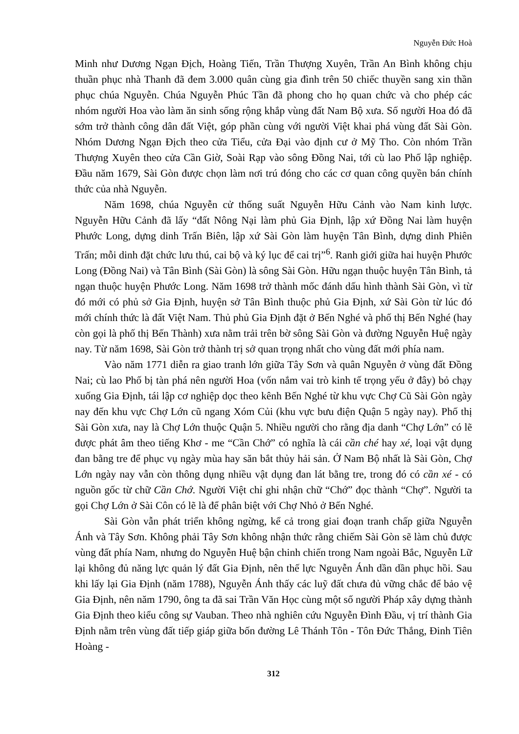Nguyễn Đức Hoà
Minh như Dương Ngạn Địch, Hoàng Tiến, Trần Thượng Xuyên, Trần An Bình không chịu thuần phục nhà Thanh đã đem 3.000 quân cùng gia đình trên 50 chiếc thuyền sang xin thần phục chúa Nguyễn. Chúa Nguyễn Phúc Tần đã phong cho họ quan chức và cho phép các nhóm người Hoa vào làm ăn sinh sống rộng khắp vùng đất Nam Bộ xưa. Số người Hoa đó đã sớm trở thành công dân đất Việt, góp phần cùng với người Việt khai phá vùng đất Sài Gòn. Nhóm Dương Ngạn Địch theo cửa Tiểu, cửa Đại vào định cư ở Mỹ Tho. Còn nhóm Trần Thượng Xuyên theo cửa Cần Giờ, Soài Rạp vào sông Đồng Nai, tới cù lao Phố lập nghiệp. Đầu năm 1679, Sài Gòn được chọn làm nơi trú đóng cho các cơ quan công quyền bán chính thức của nhà Nguyễn.
Năm 1698, chúa Nguyễn cử thống suất Nguyễn Hữu Cảnh vào Nam kinh lược. Nguyễn Hữu Cảnh đã lấy “đất Nông Nại làm phủ Gia Định, lập xứ Đồng Nai làm huyện Phước Long, dựng dinh Trấn Biên, lập xứ Sài Gòn làm huyện Tân Bình, dựng dinh Phiên Trấn; mỗi dinh đặt chức lưu thú, cai bộ và ký lục để cai trị”<sup>6</sup>. Ranh giới giữa hai huyện Phước Long (Đồng Nai) và Tân Bình (Sài Gòn) là sông Sài Gòn. Hữu ngạn thuộc huyện Tân Bình, tả ngạn thuộc huyện Phước Long. Năm 1698 trở thành mốc đánh dấu hình thành Sài Gòn, vì từ đó mới có phủ sở Gia Định, huyện sở Tân Bình thuộc phủ Gia Định, xứ Sài Gòn từ lúc đó mới chính thức là đất Việt Nam. Thủ phủ Gia Định đặt ở Bến Nghé và phố thị Bến Nghé (hay còn gọi là phố thị Bến Thành) xưa nằm trải trên bờ sông Sài Gòn và đường Nguyễn Huệ ngày nay. Từ năm 1698, Sài Gòn trở thành trị sở quan trọng nhất cho vùng đất mới phía nam.
Vào năm 1771 diễn ra giao tranh lớn giữa Tây Sơn và quân Nguyễn ở vùng đất Đồng Nai; cù lao Phố bị tàn phá nên người Hoa (vốn nắm vai trò kinh tế trọng yếu ở đây) bỏ chạy xuống Gia Định, tái lập cơ nghiệp dọc theo kênh Bến Nghé từ khu vực Chợ Cũ Sài Gòn ngày nay đến khu vực Chợ Lớn cũ ngang Xóm Củi (khu vực bưu điện Quận 5 ngày nay). Phố thị Sài Gòn xưa, nay là Chợ Lớn thuộc Quận 5. Nhiều người cho rằng địa danh “Chợ Lớn” có lẽ được phát âm theo tiếng Khơ - me “Cần Chớ” có nghĩa là cái cần ché hay xé, loại vật dụng đan bằng tre để phục vụ ngày mùa hay săn bắt thủy hải sản. Ở Nam Bộ nhất là Sài Gòn, Chợ Lớn ngày nay vẫn còn thông dụng nhiều vật dụng đan lát bằng tre, trong đó có cần xé - có nguồn gốc từ chữ Cần Chớ. Người Việt chỉ ghi nhận chữ “Chớ” đọc thành “Chợ”. Người ta gọi Chợ Lớn ở Sài Côn có lẽ là để phân biệt với Chợ Nhỏ ở Bến Nghé.
Sài Gòn vẫn phát triển không ngừng, kể cả trong giai đoạn tranh chấp giữa Nguyễn Ánh và Tây Sơn. Không phải Tây Sơn không nhận thức rằng chiếm Sài Gòn sẽ làm chủ được vùng đất phía Nam, nhưng do Nguyễn Huệ bận chinh chiến trong Nam ngoài Bắc, Nguyễn Lữ lại không đủ năng lực quản lý đất Gia Định, nên thế lực Nguyễn Ánh dần dần phục hồi. Sau khi lấy lại Gia Định (năm 1788), Nguyễn Ánh thấy các luỹ đất chưa đủ vững chắc để bảo vệ Gia Định, nên năm 1790, ông ta đã sai Trần Văn Học cùng một số người Pháp xây dựng thành Gia Định theo kiểu công sự Vauban. Theo nhà nghiên cứu Nguyễn Đình Đầu, vị trí thành Gia Định nằm trên vùng đất tiếp giáp giữa bốn đường Lê Thánh Tôn - Tôn Đức Thắng, Đinh Tiên Hoàng -
312